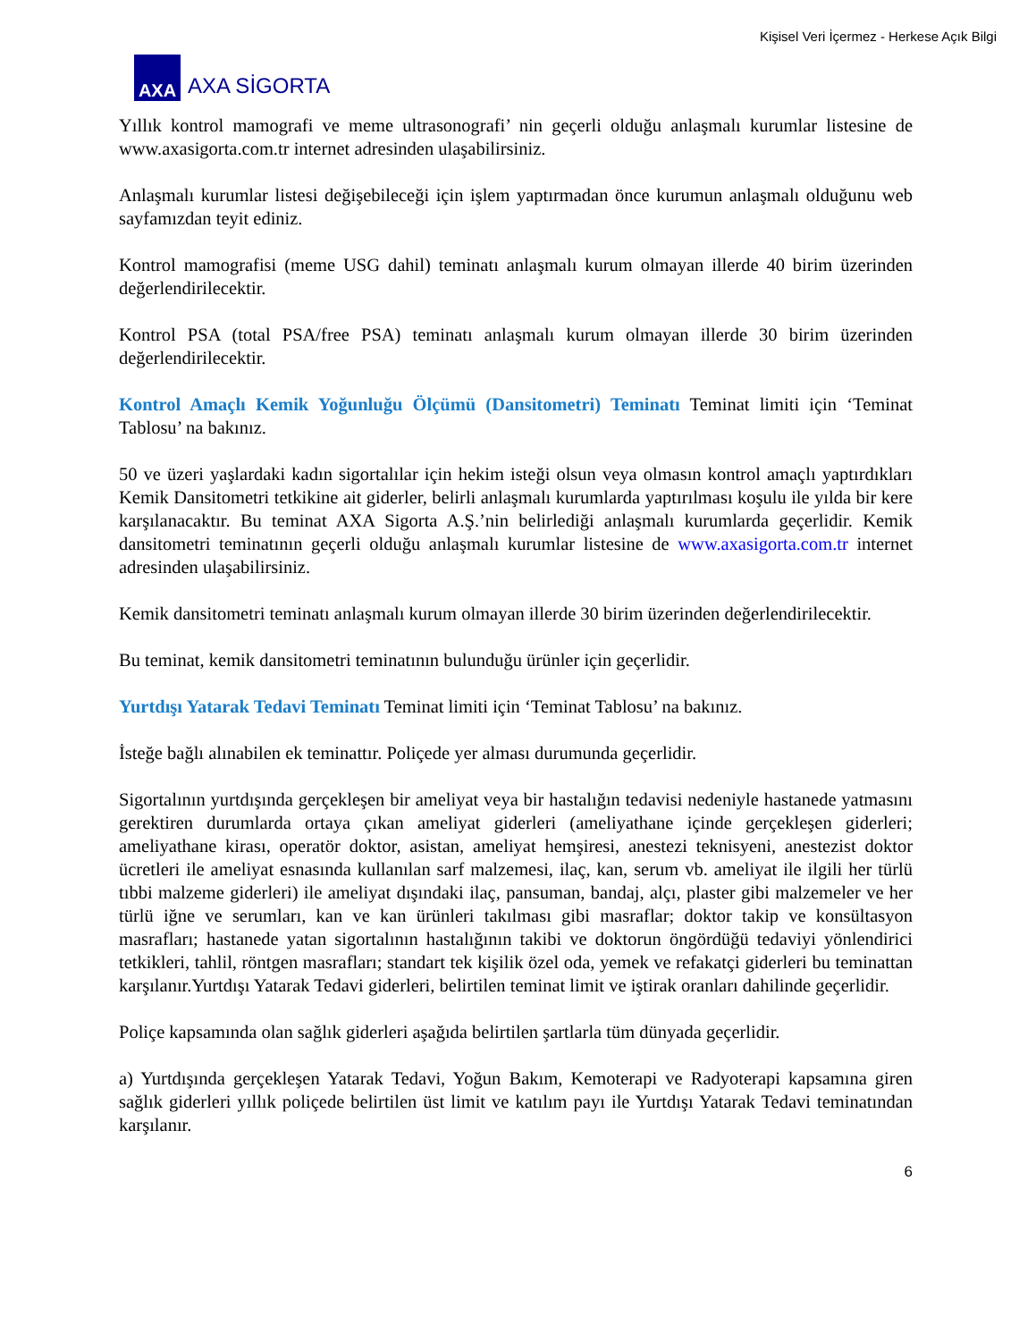Kişisel Veri İçermez - Herkese Açık Bilgi
AXA
AXA SİGORTA
Yıllık kontrol mamografi ve meme ultrasonografi’ nin geçerli olduğu anlaşmalı kurumlar listesine de www.axasigorta.com.tr internet adresinden ulaşabilirsiniz.
Anlaşmalı kurumlar listesi değişebileceği için işlem yaptırmadan önce kurumun anlaşmalı olduğunu web sayfamızdan teyit ediniz.
Kontrol mamografisi (meme USG dahil) teminatı anlaşmalı kurum olmayan illerde 40 birim üzerinden değerlendirilecektir.
Kontrol PSA (total PSA/free PSA) teminatı anlaşmalı kurum olmayan illerde 30 birim üzerinden değerlendirilecektir.
Kontrol Amaçlı Kemik Yoğunluğu Ölçümü (Dansitometri) Teminatı Teminat limiti için ‘Teminat Tablosu’ na bakınız.
50 ve üzeri yaşlardaki kadın sigortalılar için hekim isteği olsun veya olmasın kontrol amaçlı yaptırdıkları Kemik Dansitometri tetkikine ait giderler, belirli anlaşmalı kurumlarda yaptırılması koşulu ile yılda bir kere karşılanacaktır. Bu teminat AXA Sigorta A.Ş.’nin belirlediği anlaşmalı kurumlarda geçerlidir. Kemik dansitometri teminatının geçerli olduğu anlaşmalı kurumlar listesine de www.axasigorta.com.tr internet adresinden ulaşabilirsiniz.
Kemik dansitometri teminatı anlaşmalı kurum olmayan illerde 30 birim üzerinden değerlendirilecektir.
Bu teminat, kemik dansitometri teminatının bulunduğu ürünler için geçerlidir.
Yurtdışı Yatarak Tedavi Teminatı Teminat limiti için ‘Teminat Tablosu’ na bakınız.
İsteğe bağlı alınabilen ek teminattır. Poliçede yer alması durumunda geçerlidir.
Sigortalının yurtdışında gerçekleşen bir ameliyat veya bir hastalığın tedavisi nedeniyle hastanede yatmasını gerektiren durumlarda ortaya çıkan ameliyat giderleri (ameliyathane içinde gerçekleşen giderleri; ameliyathane kirası, operatör doktor, asistan, ameliyat hemşiresi, anestezi teknisyeni, anestezist doktor ücretleri ile ameliyat esnasında kullanılan sarf malzemesi, ilaç, kan, serum vb. ameliyat ile ilgili her türlü tıbbi malzeme giderleri) ile ameliyat dışındaki ilaç, pansuman, bandaj, alçı, plaster gibi malzemeler ve her türlü iğne ve serumları, kan ve kan ürünleri takılması gibi masraflar; doktor takip ve konsültasyon masrafları; hastanede yatan sigortalının hastalığının takibi ve doktorun öngördüğü tedaviyi yönlendirici tetkikleri, tahlil, röntgen masrafları; standart tek kişilik özel oda, yemek ve refakatçi giderleri bu teminattan karşılanır.Yurtdışı Yatarak Tedavi giderleri, belirtilen teminat limit ve iştirak oranları dahilinde geçerlidir.
Poliçe kapsamında olan sağlık giderleri aşağıda belirtilen şartlarla tüm dünyada geçerlidir.
a) Yurtdışında gerçekleşen Yatarak Tedavi, Yoğun Bakım, Kemoterapi ve Radyoterapi kapsamına giren sağlık giderleri yıllık poliçede belirtilen üst limit ve katılım payı ile Yurtdışı Yatarak Tedavi teminatından karşılanır.
6